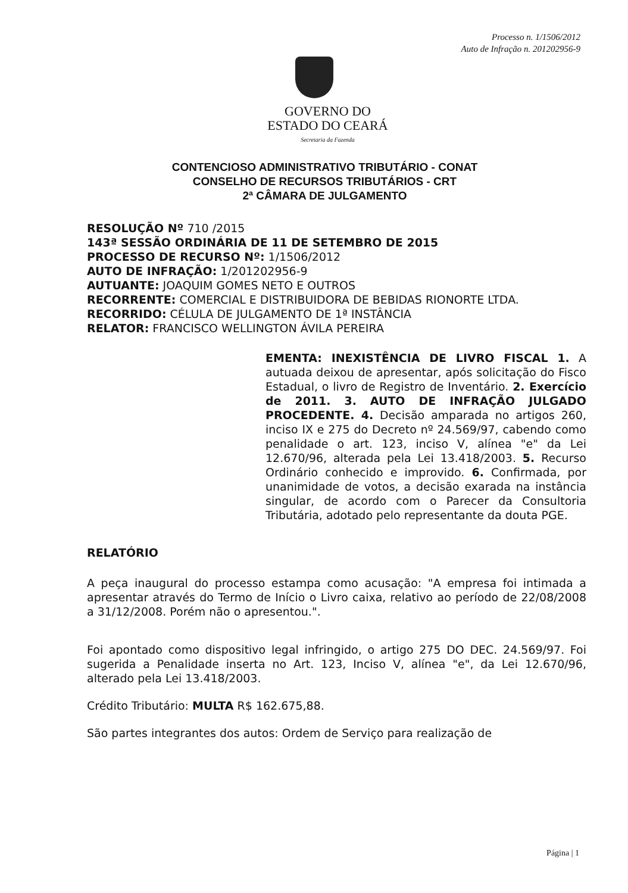Processo n. 1/1506/2012
Auto de Infração n. 201202956-9
GOVERNO DO
ESTADO DO CEARÁ
Secretaria da Fazenda
CONTENCIOSO ADMINISTRATIVO TRIBUTÁRIO - CONAT
CONSELHO DE RECURSOS TRIBUTÁRIOS - CRT
2ª CÂMARA DE JULGAMENTO
RESOLUÇÃO Nº 710 /2015
143ª SESSÃO ORDINÁRIA DE 11 DE SETEMBRO DE 2015
PROCESSO DE RECURSO Nº: 1/1506/2012
AUTO DE INFRAÇÃO: 1/201202956-9
AUTUANTE: JOAQUIM GOMES NETO E OUTROS
RECORRENTE: COMERCIAL E DISTRIBUIDORA DE BEBIDAS RIONORTE LTDA.
RECORRIDO: CÉLULA DE JULGAMENTO DE 1ª INSTÂNCIA
RELATOR: FRANCISCO WELLINGTON ÁVILA PEREIRA
EMENTA: INEXISTÊNCIA DE LIVRO FISCAL 1. A autuada deixou de apresentar, após solicitação do Fisco Estadual, o livro de Registro de Inventário. 2. Exercício de 2011. 3. AUTO DE INFRAÇÃO JULGADO PROCEDENTE. 4. Decisão amparada no artigos 260, inciso IX e 275 do Decreto nº 24.569/97, cabendo como penalidade o art. 123, inciso V, alínea "e" da Lei 12.670/96, alterada pela Lei 13.418/2003. 5. Recurso Ordinário conhecido e improvido. 6. Confirmada, por unanimidade de votos, a decisão exarada na instância singular, de acordo com o Parecer da Consultoria Tributária, adotado pelo representante da douta PGE.
RELATÓRIO
A peça inaugural do processo estampa como acusação: "A empresa foi intimada a apresentar através do Termo de Início o Livro caixa, relativo ao período de 22/08/2008 a 31/12/2008. Porém não o apresentou.".
Foi apontado como dispositivo legal infringido, o artigo 275 DO DEC. 24.569/97. Foi sugerida a Penalidade inserta no Art. 123, Inciso V, alínea "e", da Lei 12.670/96, alterado pela Lei 13.418/2003.
Crédito Tributário: MULTA R$ 162.675,88.
São partes integrantes dos autos: Ordem de Serviço para realização de
Página | 1